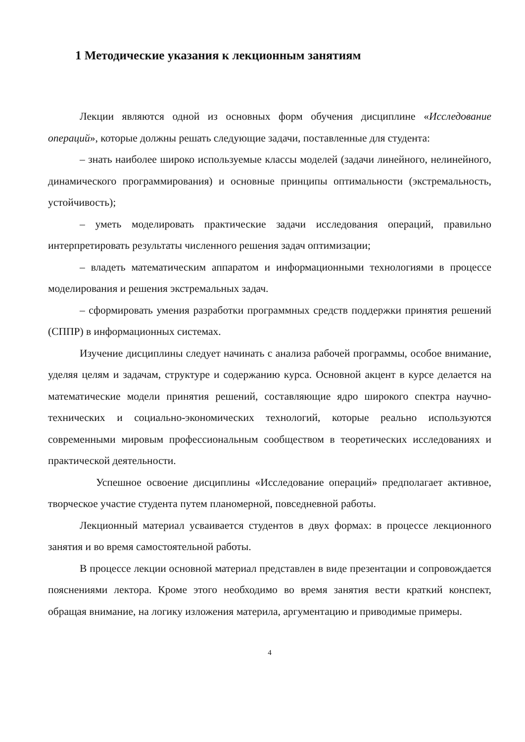1 Методические указания к лекционным занятиям
Лекции являются одной из основных форм обучения дисциплине «Исследование операций», которые должны решать следующие задачи, поставленные для студента:
– знать наиболее широко используемые классы моделей (задачи линейного, нелинейного, динамического программирования) и основные принципы оптимальности (экстремальность, устойчивость);
– уметь моделировать практические задачи исследования операций, правильно интерпретировать результаты численного решения задач оптимизации;
– владеть математическим аппаратом и информационными технологиями в процессе моделирования и решения экстремальных задач.
– сформировать умения разработки программных средств поддержки принятия решений (СППР) в информационных системах.
Изучение дисциплины следует начинать с анализа рабочей программы, особое внимание, уделяя целям и задачам, структуре и содержанию курса. Основной акцент в курсе делается на математические модели принятия решений, составляющие ядро широкого спектра научно-технических и социально-экономических технологий, которые реально используются современными мировым профессиональным сообществом в теоретических исследованиях и практической деятельности.
Успешное освоение дисциплины «Исследование операций» предполагает активное, творческое участие студента путем планомерной, повседневной работы.
Лекционный материал усваивается студентов в двух формах: в процессе лекционного занятия и во время самостоятельной работы.
В процессе лекции основной материал представлен в виде презентации и сопровождается пояснениями лектора. Кроме этого необходимо во время занятия вести краткий конспект, обращая внимание, на логику изложения материла, аргументацию и приводимые примеры.
4